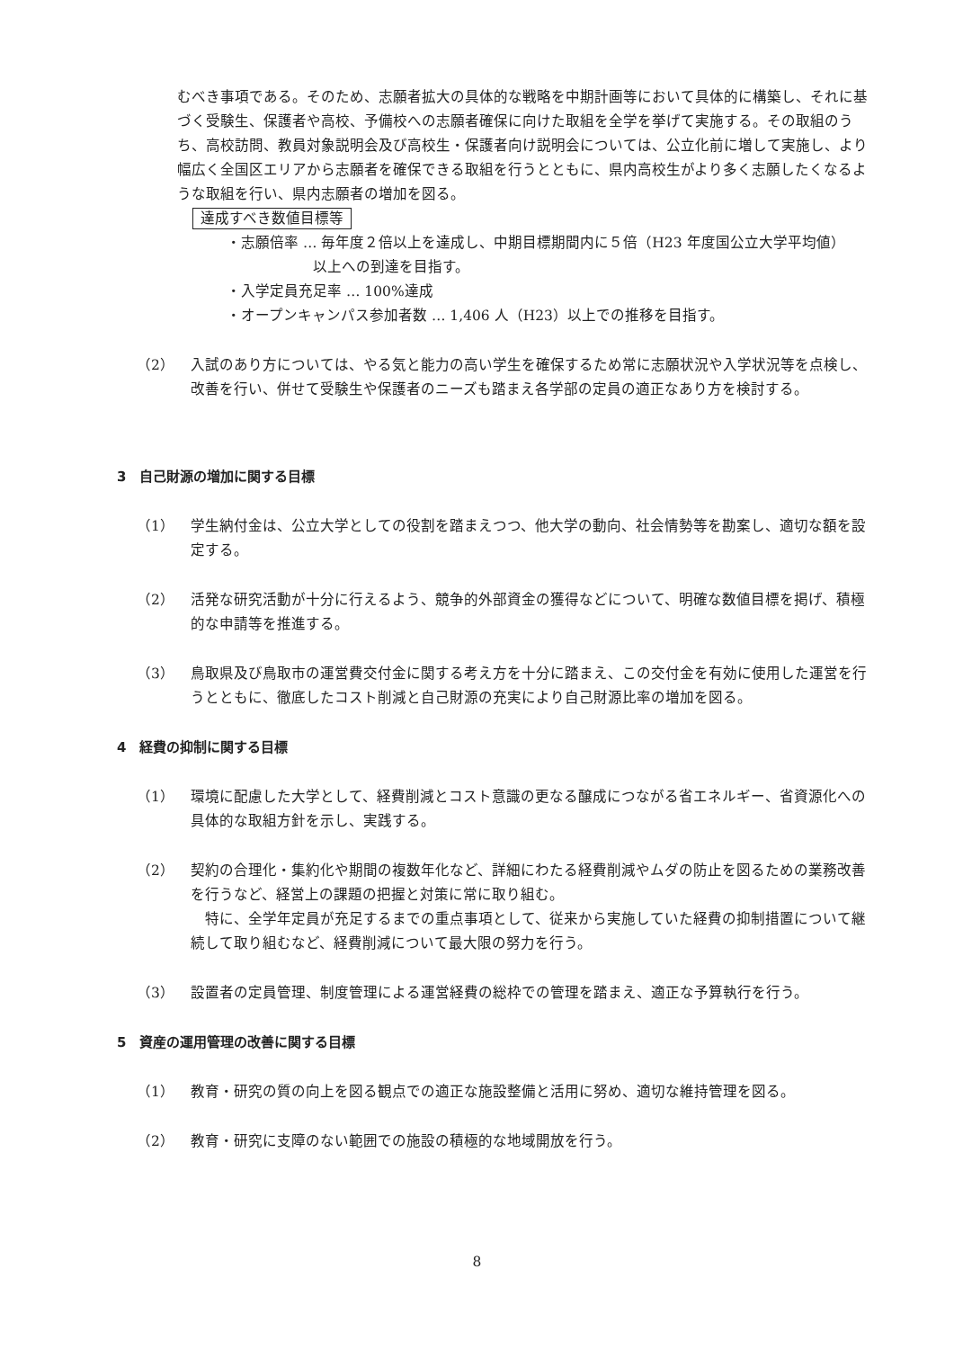むべき事項である。そのため、志願者拡大の具体的な戦略を中期計画等において具体的に構築し、それに基づく受験生、保護者や高校、予備校への志願者確保に向けた取組を全学を挙げて実施する。その取組のうち、高校訪問、教員対象説明会及び高校生・保護者向け説明会については、公立化前に増して実施し、より幅広く全国区エリアから志願者を確保できる取組を行うとともに、県内高校生がより多く志願したくなるような取組を行い、県内志願者の増加を図る。
達成すべき数値目標等
・志願倍率 … 毎年度２倍以上を達成し、中期目標期間内に５倍（H23 年度国公立大学平均値）
　　　　　　以上への到達を目指す。
・入学定員充足率 … 100%達成
・オープンキャンパス参加者数 … 1,406 人（H23）以上での推移を目指す。
（2） 入試のあり方については、やる気と能力の高い学生を確保するため常に志願状況や入学状況等を点検し、改善を行い、併せて受験生や保護者のニーズも踏まえ各学部の定員の適正なあり方を検討する。
3　自己財源の増加に関する目標
（1） 学生納付金は、公立大学としての役割を踏まえつつ、他大学の動向、社会情勢等を勘案し、適切な額を設定する。
（2） 活発な研究活動が十分に行えるよう、競争的外部資金の獲得などについて、明確な数値目標を掲げ、積極的な申請等を推進する。
（3） 鳥取県及び鳥取市の運営費交付金に関する考え方を十分に踏まえ、この交付金を有効に使用した運営を行うとともに、徹底したコスト削減と自己財源の充実により自己財源比率の増加を図る。
4　経費の抑制に関する目標
（1） 環境に配慮した大学として、経費削減とコスト意識の更なる醸成につながる省エネルギー、省資源化への具体的な取組方針を示し、実践する。
（2） 契約の合理化・集約化や期間の複数年化など、詳細にわたる経費削減やムダの防止を図るための業務改善を行うなど、経営上の課題の把握と対策に常に取り組む。
　特に、全学年定員が充足するまでの重点事項として、従来から実施していた経費の抑制措置について継続して取り組むなど、経費削減について最大限の努力を行う。
（3） 設置者の定員管理、制度管理による運営経費の総枠での管理を踏まえ、適正な予算執行を行う。
5　資産の運用管理の改善に関する目標
（1） 教育・研究の質の向上を図る観点での適正な施設整備と活用に努め、適切な維持管理を図る。
（2） 教育・研究に支障のない範囲での施設の積極的な地域開放を行う。
8